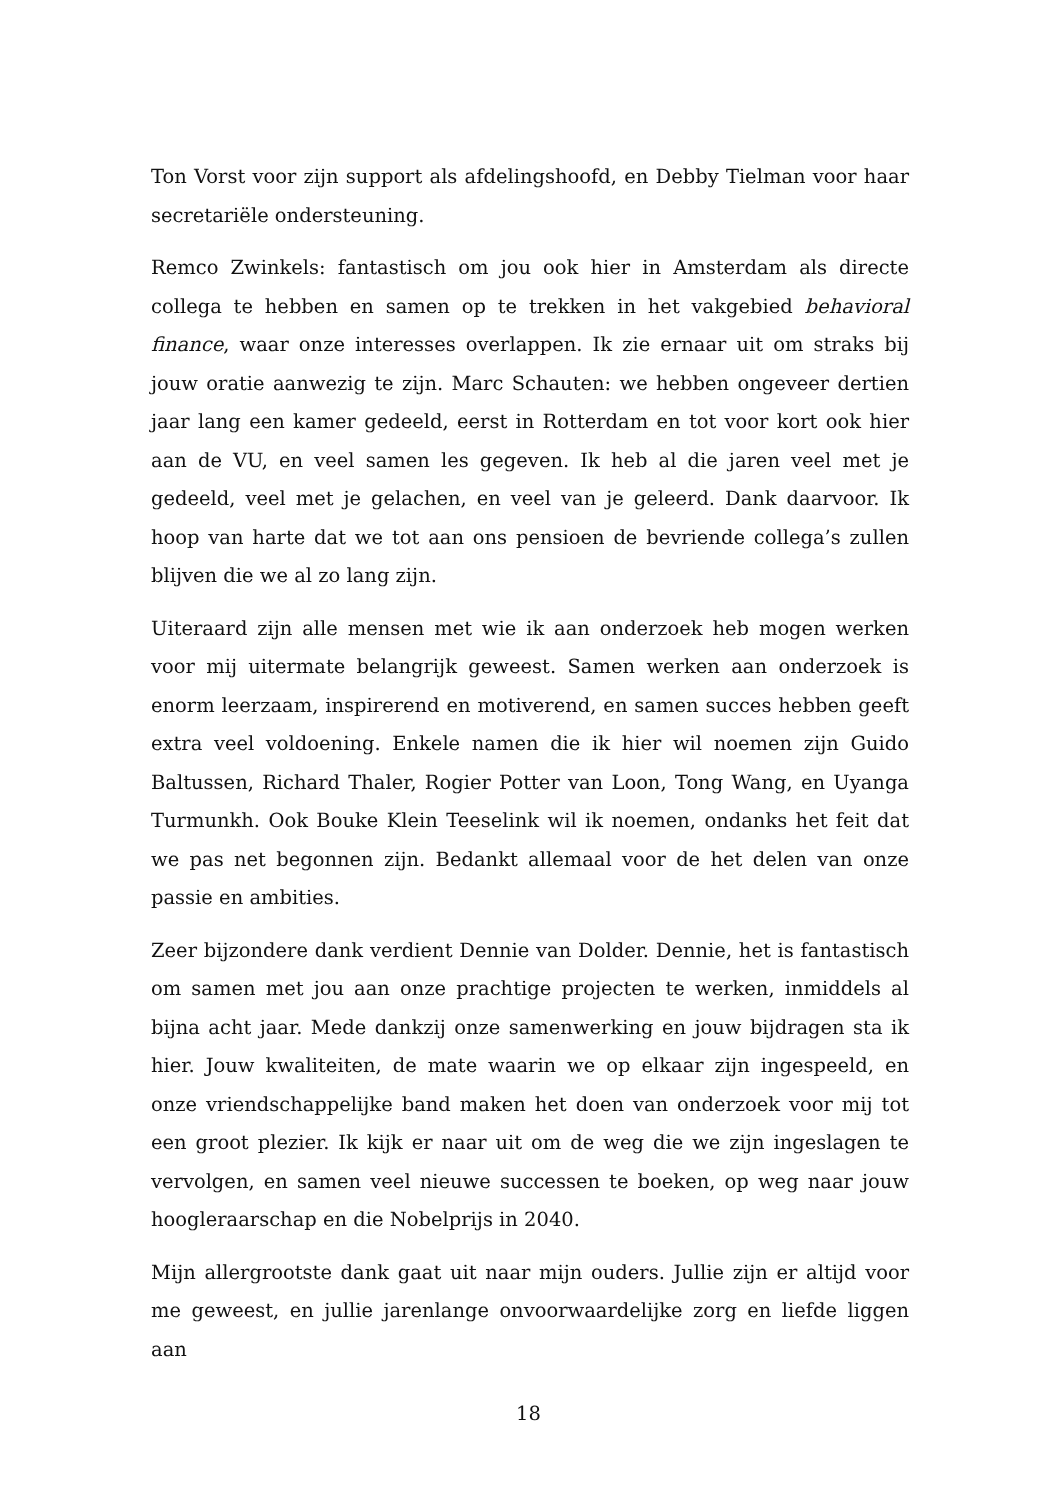Ton Vorst voor zijn support als afdelingshoofd, en Debby Tielman voor haar secretariële ondersteuning.
Remco Zwinkels: fantastisch om jou ook hier in Amsterdam als directe collega te hebben en samen op te trekken in het vakgebied behavioral finance, waar onze interesses overlappen. Ik zie ernaar uit om straks bij jouw oratie aanwezig te zijn. Marc Schauten: we hebben ongeveer dertien jaar lang een kamer gedeeld, eerst in Rotterdam en tot voor kort ook hier aan de VU, en veel samen les gegeven. Ik heb al die jaren veel met je gedeeld, veel met je gelachen, en veel van je geleerd. Dank daarvoor. Ik hoop van harte dat we tot aan ons pensioen de bevriende collega’s zullen blijven die we al zo lang zijn.
Uiteraard zijn alle mensen met wie ik aan onderzoek heb mogen werken voor mij uitermate belangrijk geweest. Samen werken aan onderzoek is enorm leerzaam, inspirerend en motiverend, en samen succes hebben geeft extra veel voldoening. Enkele namen die ik hier wil noemen zijn Guido Baltussen, Richard Thaler, Rogier Potter van Loon, Tong Wang, en Uyanga Turmunkh. Ook Bouke Klein Teeselink wil ik noemen, ondanks het feit dat we pas net begonnen zijn. Bedankt allemaal voor de het delen van onze passie en ambities.
Zeer bijzondere dank verdient Dennie van Dolder. Dennie, het is fantastisch om samen met jou aan onze prachtige projecten te werken, inmiddels al bijna acht jaar. Mede dankzij onze samenwerking en jouw bijdragen sta ik hier. Jouw kwaliteiten, de mate waarin we op elkaar zijn ingespeeld, en onze vriendschappelijke band maken het doen van onderzoek voor mij tot een groot plezier. Ik kijk er naar uit om de weg die we zijn ingeslagen te vervolgen, en samen veel nieuwe successen te boeken, op weg naar jouw hoogleraarschap en die Nobelprijs in 2040.
Mijn allergrootste dank gaat uit naar mijn ouders. Jullie zijn er altijd voor me geweest, en jullie jarenlange onvoorwaardelijke zorg en liefde liggen aan
18